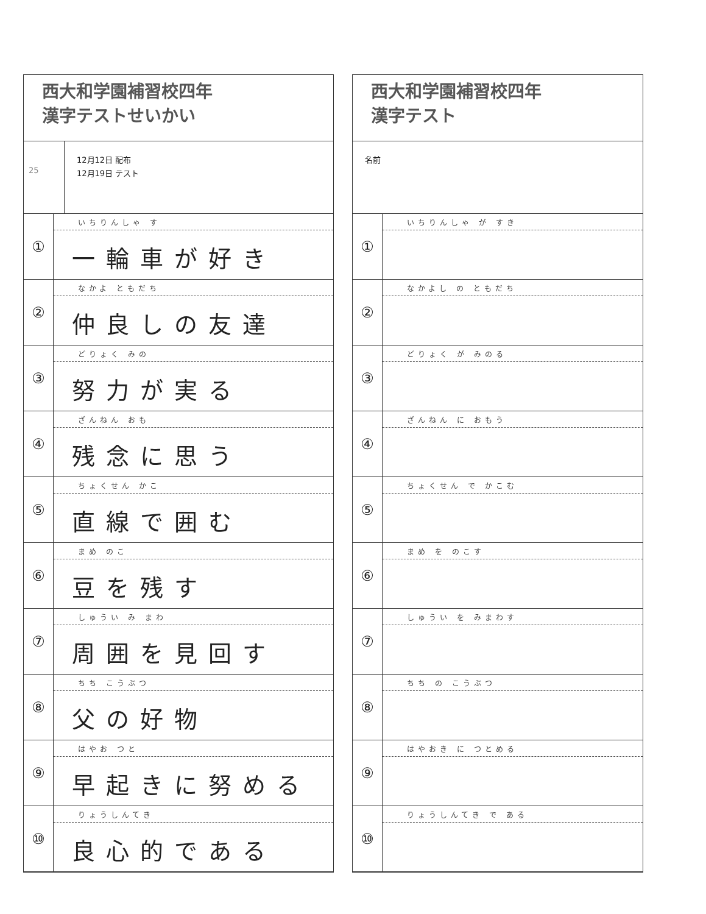西大和学園補習校四年
漢字テストせいかい
25
12月12日 配布
12月19日 テスト
| ① | いちりんしゃ す 一輪車が好き |
| ② | なかよ ともだち 仲良しの友達 |
| ③ | どりょく みの 努力が実る |
| ④ | ざんねん おも 残念に思う |
| ⑤ | ちょくせん かこ 直線で囲む |
| ⑥ | まめ のこ 豆を残す |
| ⑦ | しゅうい み まわ 周囲を見回す |
| ⑧ | ちち こうぶつ 父の好物 |
| ⑨ | はやお つと 早起きに努める |
| ⑩ | りょうしんてき 良心的である |
西大和学園補習校四年
漢字テスト
名前
| ① | いちりんしゃ が すき |
| ② | なかよし の ともだち |
| ③ | どりょく が みのる |
| ④ | ざんねん に おもう |
| ⑤ | ちょくせん で かこむ |
| ⑥ | まめ を のこす |
| ⑦ | しゅうい を みまわす |
| ⑧ | ちち の こうぶつ |
| ⑨ | はやおき に つとめる |
| ⑩ | りょうしんてき で ある |